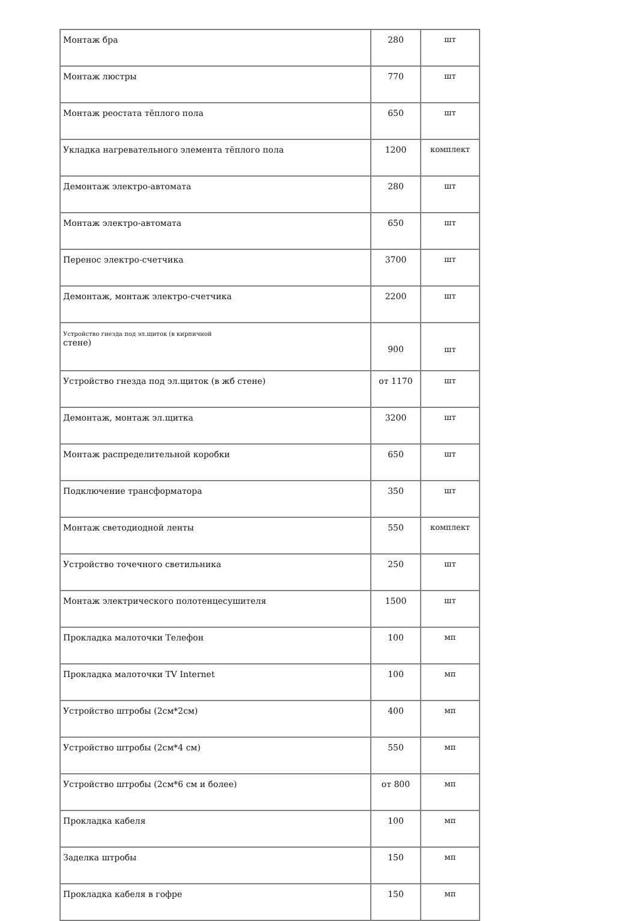| Монтаж бра | 280 | шт |
| Монтаж люстры | 770 | шт |
| Монтаж реостата тёплого пола | 650 | шт |
| Укладка нагревательного элемента тёплого пола | 1200 | комплект |
| Демонтаж электро-автомата | 280 | шт |
| Монтаж электро-автомата | 650 | шт |
| Перенос электро-счетчика | 3700 | шт |
| Демонтаж, монтаж электро-счетчика | 2200 | шт |
| Устройство гнезда под эл.щиток (в кирпичной стене) | 900 | шт |
| Устройство гнезда под эл.щиток (в жб стене) | от 1170 | шт |
| Демонтаж, монтаж эл.щитка | 3200 | шт |
| Монтаж распределительной коробки | 650 | шт |
| Подключение трансформатора | 350 | шт |
| Монтаж светодиодной ленты | 550 | комплект |
| Устройство точечного светильника | 250 | шт |
| Монтаж электрического полотенцесушителя | 1500 | шт |
| Прокладка малоточки Телефон | 100 | мп |
| Прокладка малоточки TV Internet | 100 | мп |
| Устройство штробы (2см*2см) | 400 | мп |
| Устройство штробы (2см*4 см) | 550 | мп |
| Устройство штробы (2см*6 см и более) | от 800 | мп |
| Прокладка кабеля | 100 | мп |
| Заделка штробы | 150 | мп |
| Прокладка кабеля в гофре | 150 | мп |